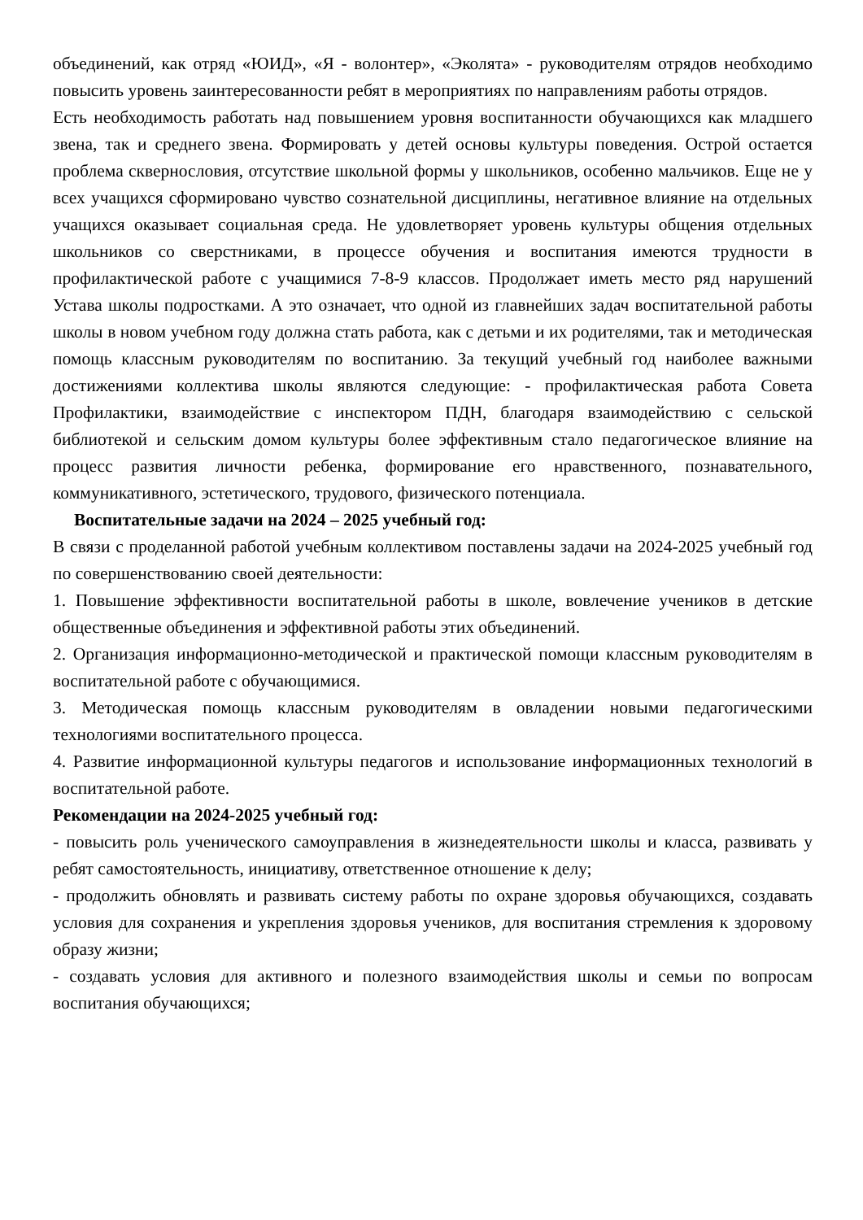объединений, как отряд «ЮИД», «Я - волонтер», «Эколята» - руководителям отрядов необходимо повысить уровень заинтересованности ребят в мероприятиях по направлениям работы отрядов.
Есть необходимость работать над повышением уровня воспитанности обучающихся как младшего звена, так и среднего звена. Формировать у детей основы культуры поведения. Острой остается проблема сквернословия, отсутствие школьной формы у школьников, особенно мальчиков. Еще не у всех учащихся сформировано чувство сознательной дисциплины, негативное влияние на отдельных учащихся оказывает социальная среда. Не удовлетворяет уровень культуры общения отдельных школьников со сверстниками, в процессе обучения и воспитания имеются трудности в профилактической работе с учащимися 7-8-9 классов. Продолжает иметь место ряд нарушений Устава школы подростками. А это означает, что одной из главнейших задач воспитательной работы школы в новом учебном году должна стать работа, как с детьми и их родителями, так и методическая помощь классным руководителям по воспитанию. За текущий учебный год наиболее важными достижениями коллектива школы являются следующие: - профилактическая работа Совета Профилактики, взаимодействие с инспектором ПДН, благодаря взаимодействию с сельской библиотекой и сельским домом культуры более эффективным стало педагогическое влияние на процесс развития личности ребенка, формирование его нравственного, познавательного, коммуникативного, эстетического, трудового, физического потенциала.
Воспитательные задачи на 2024 – 2025 учебный год:
В связи с проделанной работой учебным коллективом поставлены задачи на 2024-2025 учебный год по совершенствованию своей деятельности:
1. Повышение эффективности воспитательной работы в школе, вовлечение учеников в детские общественные объединения и эффективной работы этих объединений.
2. Организация информационно-методической и практической помощи классным руководителям в воспитательной работе с обучающимися.
3. Методическая помощь классным руководителям в овладении новыми педагогическими технологиями воспитательного процесса.
4. Развитие информационной культуры педагогов и использование информационных технологий в воспитательной работе.
Рекомендации на 2024-2025 учебный год:
- повысить роль ученического самоуправления в жизнедеятельности школы и класса, развивать у ребят самостоятельность, инициативу, ответственное отношение к делу;
- продолжить обновлять и развивать систему работы по охране здоровья обучающихся, создавать условия для сохранения и укрепления здоровья учеников, для воспитания стремления к здоровому образу жизни;
- создавать условия для активного и полезного взаимодействия школы и семьи по вопросам воспитания обучающихся;